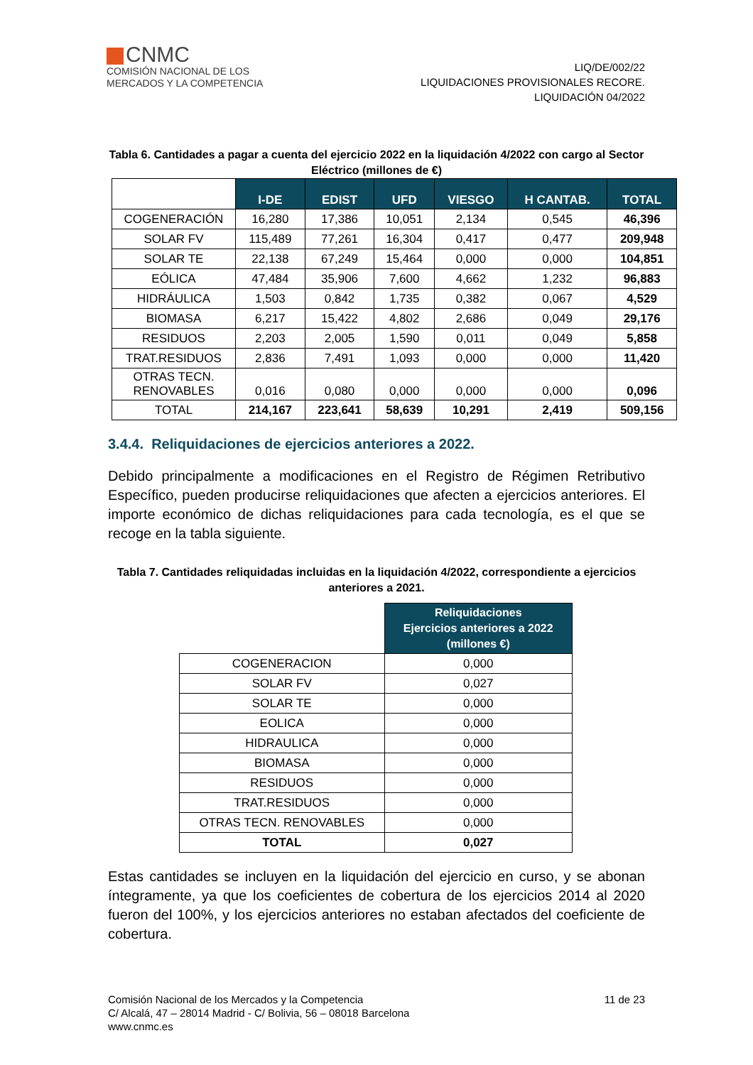CNMC
COMISIÓN NACIONAL DE LOS
MERCADOS Y LA COMPETENCIA
LIQ/DE/002/22
LIQUIDACIONES PROVISIONALES RECORE.
LIQUIDACIÓN 04/2022
Tabla 6. Cantidades a pagar a cuenta del ejercicio 2022 en la liquidación 4/2022 con cargo al Sector Eléctrico (millones de €)
| | I-DE | EDIST | UFD | VIESGO | H CANTAB. | TOTAL |
| COGENERACIÓN | 16,280 | 17,386 | 10,051 | 2,134 | 0,545 | 46,396 |
| SOLAR FV | 115,489 | 77,261 | 16,304 | 0,417 | 0,477 | 209,948 |
| SOLAR TE | 22,138 | 67,249 | 15,464 | 0,000 | 0,000 | 104,851 |
| EÓLICA | 47,484 | 35,906 | 7,600 | 4,662 | 1,232 | 96,883 |
| HIDRÁULICA | 1,503 | 0,842 | 1,735 | 0,382 | 0,067 | 4,529 |
| BIOMASA | 6,217 | 15,422 | 4,802 | 2,686 | 0,049 | 29,176 |
| RESIDUOS | 2,203 | 2,005 | 1,590 | 0,011 | 0,049 | 5,858 |
| TRAT.RESIDUOS | 2,836 | 7,491 | 1,093 | 0,000 | 0,000 | 11,420 |
| OTRAS TECN. RENOVABLES | 0,016 | 0,080 | 0,000 | 0,000 | 0,000 | 0,096 |
| TOTAL | 214,167 | 223,641 | 58,639 | 10,291 | 2,419 | 509,156 |
3.4.4. Reliquidaciones de ejercicios anteriores a 2022.
Debido principalmente a modificaciones en el Registro de Régimen Retributivo Específico, pueden producirse reliquidaciones que afecten a ejercicios anteriores. El importe económico de dichas reliquidaciones para cada tecnología, es el que se recoge en la tabla siguiente.
Tabla 7. Cantidades reliquidadas incluidas en la liquidación 4/2022, correspondiente a ejercicios anteriores a 2021.
| | Reliquidaciones Ejercicios anteriores a 2022 (millones €) |
| COGENERACION | 0,000 |
| SOLAR FV | 0,027 |
| SOLAR TE | 0,000 |
| EOLICA | 0,000 |
| HIDRAULICA | 0,000 |
| BIOMASA | 0,000 |
| RESIDUOS | 0,000 |
| TRAT.RESIDUOS | 0,000 |
| OTRAS TECN. RENOVABLES | 0,000 |
| TOTAL | 0,027 |
Estas cantidades se incluyen en la liquidación del ejercicio en curso, y se abonan íntegramente, ya que los coeficientes de cobertura de los ejercicios 2014 al 2020 fueron del 100%, y los ejercicios anteriores no estaban afectados del coeficiente de cobertura.
Comisión Nacional de los Mercados y la Competencia
C/ Alcalá, 47 – 28014 Madrid - C/ Bolivia, 56 – 08018 Barcelona
www.cnmc.es
11 de 23